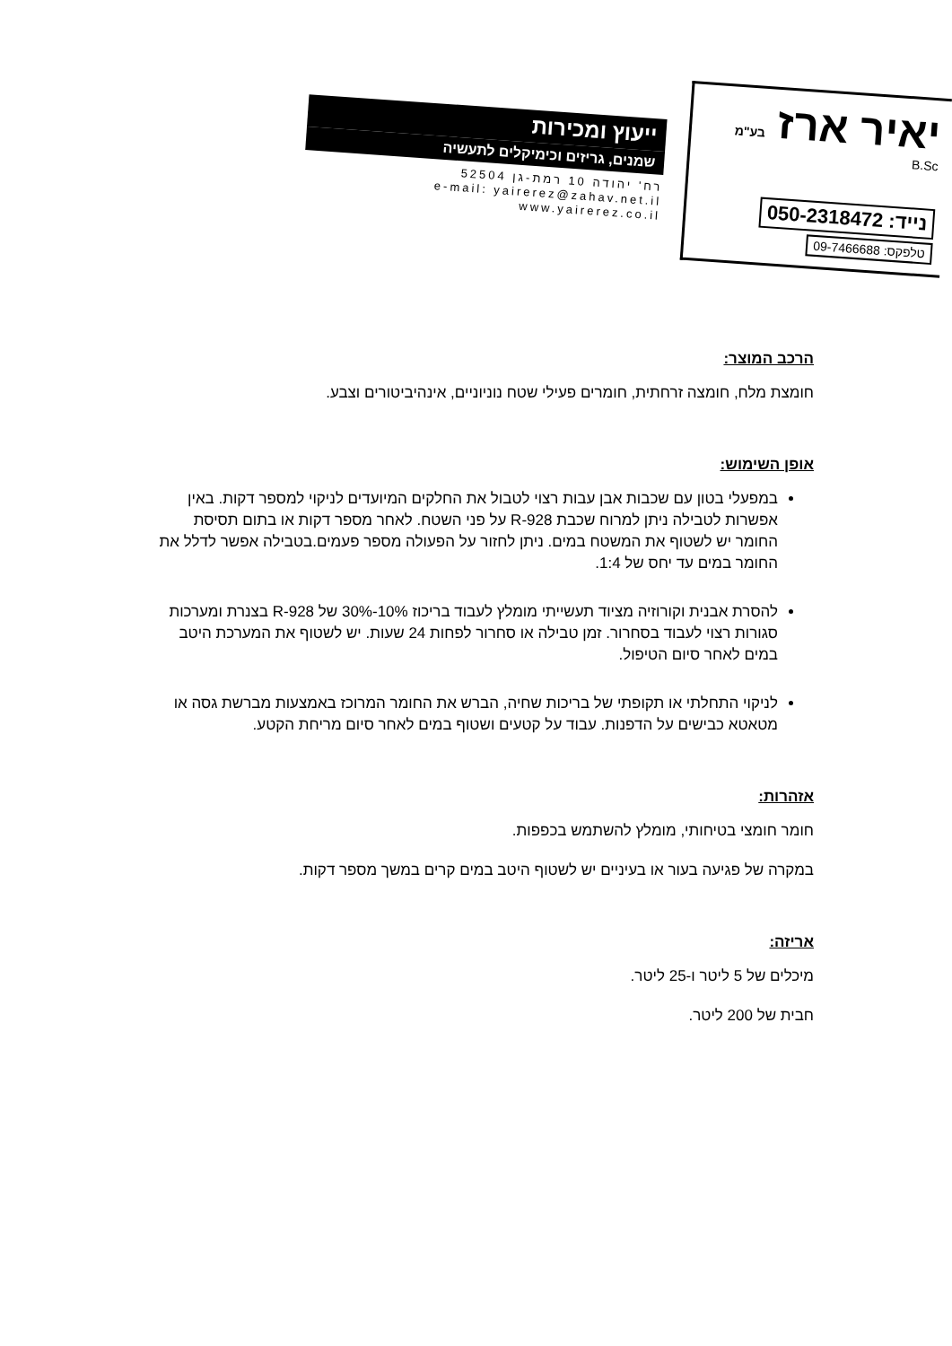יאיר ארז בע"מ
B.Sc
נייד: 050-2318472
טלפקס: 09-7466688
ייעוץ ומכירות
שמנים, גריזים וכימיקלים לתעשיה
רח' יהודה 10 רמת-גן 52504
e-mail: yairerez@zahav.net.il
www.yairerez.co.il
הרכב המוצר:
חומצת מלח, חומצה זרחתית, חומרים פעילי שטח נוניוניים, אינהיביטורים וצבע.
אופן השימוש:
במפעלי בטון עם שכבות אבן עבות רצוי לטבול את החלקים המיועדים לניקוי למספר דקות. באין אפשרות לטבילה ניתן למרוח שכבת R-928 על פני השטח. לאחר מספר דקות או בתום תסיסת החומר יש לשטוף את המשטח במים. ניתן לחזור על הפעולה מספר פעמים.בטבילה אפשר לדלל את החומר במים עד יחס של 1:4.
להסרת אבנית וקורוזיה מציוד תעשייתי מומלץ לעבוד בריכוז 10%-30% של R-928 בצנרת ומערכות סגורות רצוי לעבוד בסחרור. זמן טבילה או סחרור לפחות 24 שעות. יש לשטוף את המערכת היטב במים לאחר סיום הטיפול.
לניקוי התחלתי או תקופתי של בריכות שחיה, הברש את החומר המרוכז באמצעות מברשת גסה או מטאטא כבישים על הדפנות. עבוד על קטעים ושטוף במים לאחר סיום מריחת הקטע.
אזהרות:
חומר חומצי בטיחותי, מומלץ להשתמש בכפפות.
במקרה של פגיעה בעור או בעיניים יש לשטוף היטב במים קרים במשך מספר דקות.
אריזה:
מיכלים של 5 ליטר ו-25 ליטר.
חבית של 200 ליטר.